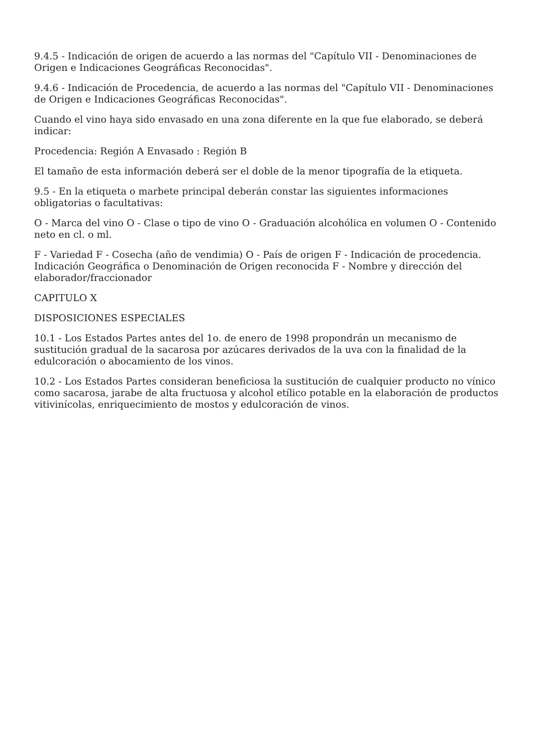9.4.5 - Indicación de origen de acuerdo a las normas del "Capítulo VII - Denominaciones de Origen e Indicaciones Geográficas Reconocidas".
9.4.6 - Indicación de Procedencia, de acuerdo a las normas del "Capítulo VII - Denominaciones de Origen e Indicaciones Geográficas Reconocidas".
Cuando el vino haya sido envasado en una zona diferente en la que fue elaborado, se deberá indicar:
Procedencia: Región A Envasado : Región B
El tamaño de esta información deberá ser el doble de la menor tipografía de la etiqueta.
9.5 - En la etiqueta o marbete principal deberán constar las siguientes informaciones obligatorias o facultativas:
O - Marca del vino O - Clase o tipo de vino O - Graduación alcohólica en volumen O - Contenido neto en cl. o ml.
F - Variedad F - Cosecha (año de vendimia) O - País de origen F - Indicación de procedencia. Indicación Geográfica o Denominación de Origen reconocida F - Nombre y dirección del elaborador/fraccionador
CAPITULO X
DISPOSICIONES ESPECIALES
10.1 - Los Estados Partes antes del 1o. de enero de 1998 propondrán un mecanismo de sustitución gradual de la sacarosa por azúcares derivados de la uva con la finalidad de la edulcoración o abocamiento de los vinos.
10.2 - Los Estados Partes consideran beneficiosa la sustitución de cualquier producto no vínico como sacarosa, jarabe de alta fructuosa y alcohol etílico potable en la elaboración de productos vitivinícolas, enriquecimiento de mostos y edulcoración de vinos.